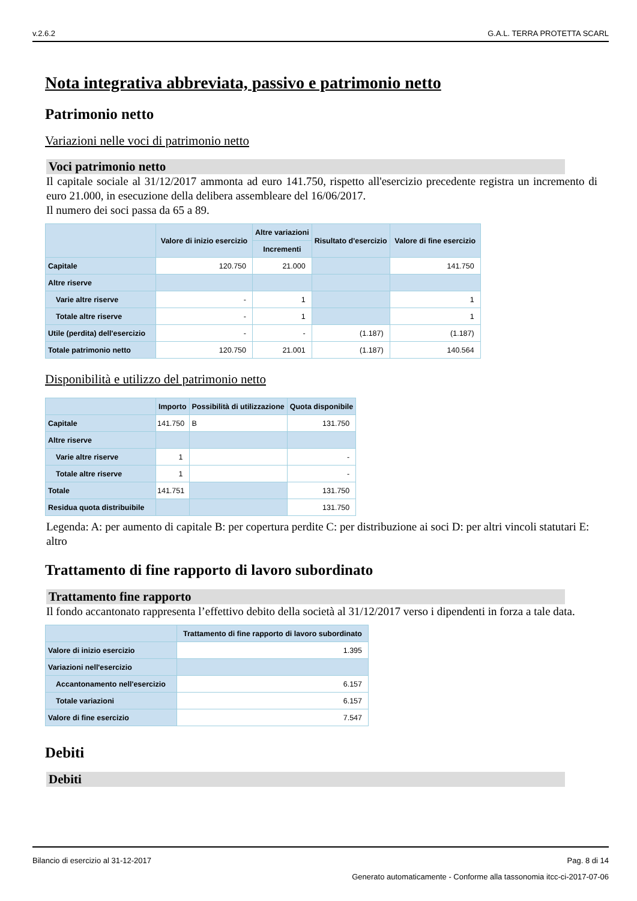v.2.6.2 G.A.L. TERRA PROTETTA SCARL
Nota integrativa abbreviata, passivo e patrimonio netto
Patrimonio netto
Variazioni nelle voci di patrimonio netto
Voci patrimonio netto
Il capitale sociale al 31/12/2017 ammonta ad euro 141.750, rispetto all'esercizio precedente registra un incremento di euro 21.000, in esecuzione della delibera assembleare del 16/06/2017.
Il numero dei soci passa da 65 a 89.
| | Valore di inizio esercizio | Altre variazioni | Risultato d'esercizio | Valore di fine esercizio |
| --- | --- | --- | --- | --- |
| | | Incrementi | | |
| Capitale | 120.750 | 21.000 | | 141.750 |
| Altre riserve | | | | |
| Varie altre riserve | - | 1 | | 1 |
| Totale altre riserve | - | 1 | | 1 |
| Utile (perdita) dell'esercizio | - | - | (1.187) | (1.187) |
| Totale patrimonio netto | 120.750 | 21.001 | (1.187) | 140.564 |
Disponibilità e utilizzo del patrimonio netto
| | Importo | Possibilità di utilizzazione | Quota disponibile |
| --- | --- | --- | --- |
| Capitale | 141.750 | B | 131.750 |
| Altre riserve | | | |
| Varie altre riserve | 1 | | - |
| Totale altre riserve | 1 | | - |
| Totale | 141.751 | | 131.750 |
| Residua quota distribuibile | | | 131.750 |
Legenda: A: per aumento di capitale B: per copertura perdite C: per distribuzione ai soci D: per altri vincoli statutari E: altro
Trattamento di fine rapporto di lavoro subordinato
Trattamento fine rapporto
Il fondo accantonato rappresenta l’effettivo debito della società al 31/12/2017 verso i dipendenti in forza a tale data.
| | Trattamento di fine rapporto di lavoro subordinato |
| --- | --- |
| Valore di inizio esercizio | 1.395 |
| Variazioni nell'esercizio | |
| Accantonamento nell'esercizio | 6.157 |
| Totale variazioni | 6.157 |
| Valore di fine esercizio | 7.547 |
Debiti
Debiti
Bilancio di esercizio al 31-12-2017 Pag. 8 di 14
Generato automaticamente - Conforme alla tassonomia itcc-ci-2017-07-06